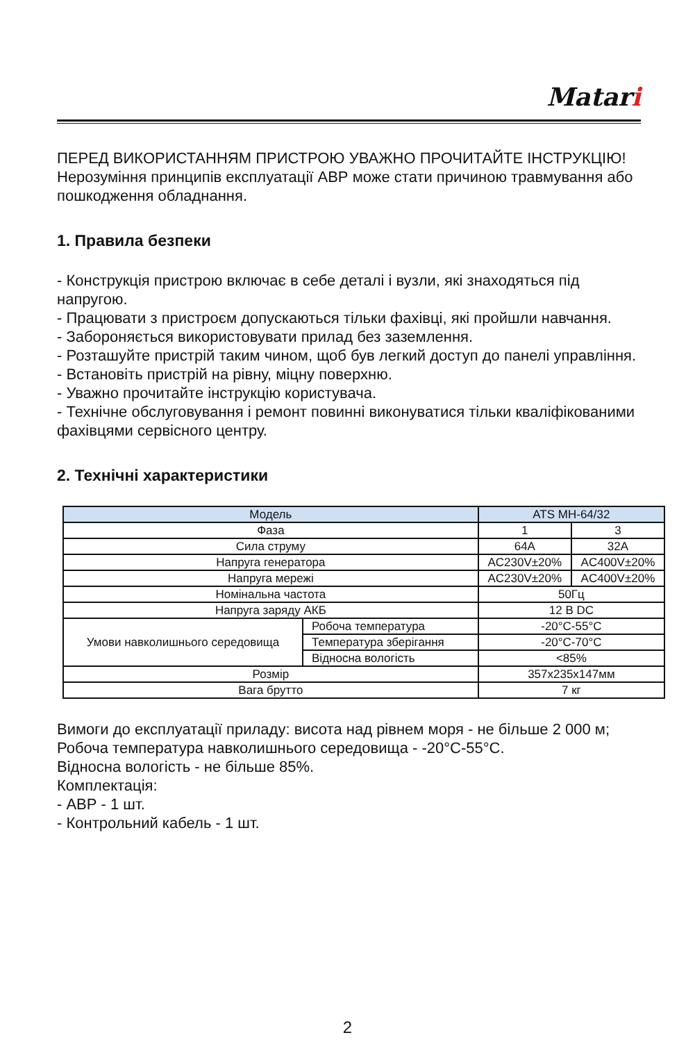Matari
ПЕРЕД ВИКОРИСТАННЯМ ПРИСТРОЮ УВАЖНО ПРОЧИТАЙТЕ ІНСТРУКЦІЮ!
Нерозуміння принципів експлуатації АВР може стати причиною травмування або пошкодження обладнання.
1. Правила безпеки
- Конструкція пристрою включає в себе деталі і вузли, які знаходяться під напругою.
- Працювати з пристроєм допускаються тільки фахівці, які пройшли навчання.
- Забороняється використовувати прилад без заземлення.
- Розташуйте пристрій таким чином, щоб був легкий доступ до панелі управління.
- Встановіть пристрій на рівну, міцну поверхню.
- Уважно прочитайте інструкцію користувача.
- Технічне обслуговування і ремонт повинні виконуватися тільки кваліфікованими фахівцями сервісного центру.
2. Технічні характеристики
| Модель | | ATS MH-64/32 | |
| Фаза | | 1 | 3 |
| Сила струму | | 64A | 32A |
| Напруга генератора | | AC230V±20% | AC400V±20% |
| Напруга мережі | | AC230V±20% | AC400V±20% |
| Номінальна частота | | 50Гц | |
| Напруга заряду АКБ | | 12 В DC | |
| Умови навколишнього середовища | Робоча температура | -20°C-55°C | |
| | Температура зберігання | -20°C-70°C | |
| | Відносна вологість | <85% | |
| Розмір | | 357x235x147мм | |
| Вага брутто | | 7 кг | |
Вимоги до експлуатації приладу: висота над рівнем моря - не більше 2 000 м;
Робоча температура навколишнього середовища - -20°C-55°C.
Відносна вологість - не більше 85%.
Комплектація:
- АВР - 1 шт.
- Контрольний кабель - 1 шт.
2